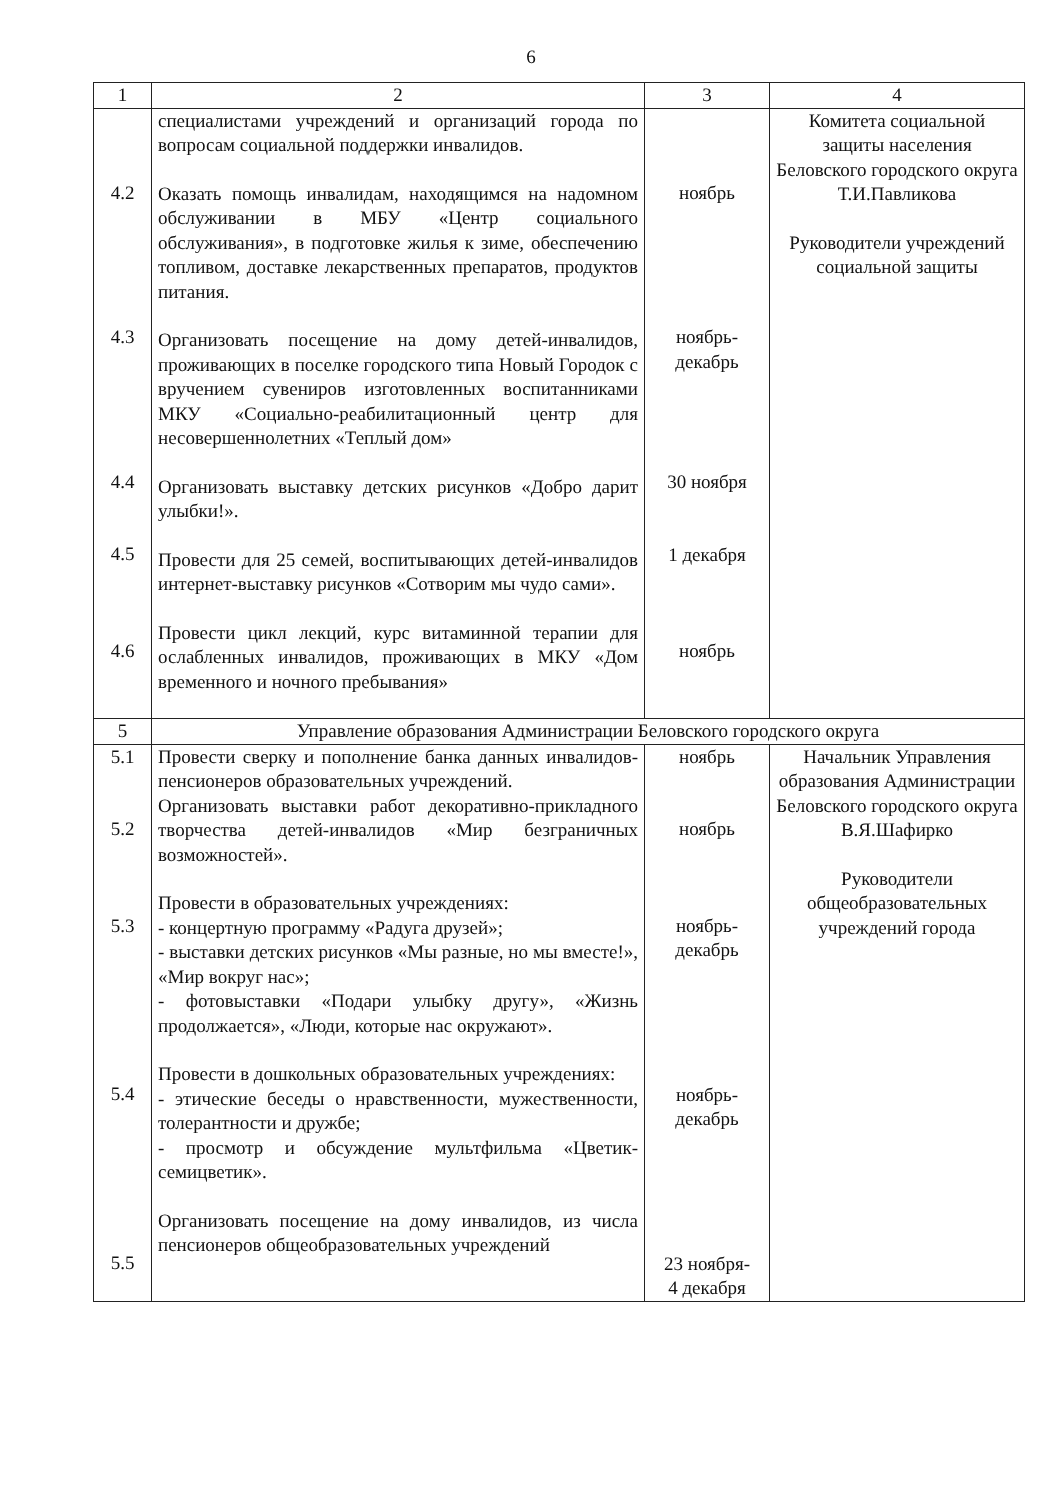6
| 1 | 2 | 3 | 4 |
| 4.2 4.3 4.4 4.5 4.6 | специалистами учреждений и организаций города по вопросам социальной поддержки инвалидов. Оказать помощь инвалидам, находящимся на надомном обслуживании в МБУ «Центр социального обслуживания», в подготовке жилья к зиме, обеспечению топливом, доставке лекарственных препаратов, продуктов питания. Организовать посещение на дому детей-инвалидов, проживающих в поселке городского типа Новый Городок с вручением сувениров изготовленных воспитанниками МКУ «Социально-реабилитационный центр для несовершеннолетних «Теплый дом» Организовать выставку детских рисунков «Добро дарит улыбки!». Провести для 25 семей, воспитывающих детей-инвалидов интернет-выставку рисунков «Сотворим мы чудо сами». Провести цикл лекций, курс витаминной терапии для ослабленных инвалидов, проживающих в МКУ «Дом временного и ночного пребывания» | ноябрь ноябрь- декабрь 30 ноября 1 декабря ноябрь | Комитета социальной защиты населения Беловского городского округа Т.И.Павликова Руководители учреждений социальной защиты |
| 5 | Управление образования Администрации Беловского городского округа | | |
| 5.1 5.2 5.3 5.4 5.5 | Провести сверку и пополнение банка данных инвалидов-пенсионеров образовательных учреждений. Организовать выставки работ декоративно-прикладного творчества детей-инвалидов «Мир безграничных возможностей». Провести в образовательных учреждениях: - концертную программу «Радуга друзей»; - выставки детских рисунков «Мы разные, но мы вместе!», «Мир вокруг нас»; - фотовыставки «Подари улыбку другу», «Жизнь продолжается», «Люди, которые нас окружают». Провести в дошкольных образовательных учреждениях: - этические беседы о нравственности, мужественности, толерантности и дружбе; - просмотр и обсуждение мультфильма «Цветик-семицветик». Организовать посещение на дому инвалидов, из числа пенсионеров общеобразовательных учреждений | ноябрь ноябрь ноябрь- декабрь ноябрь- декабрь 23 ноября- 4 декабря | Начальник Управления образования Администрации Беловского городского округа В.Я.Шафирко Руководители общеобразовательных учреждений города |